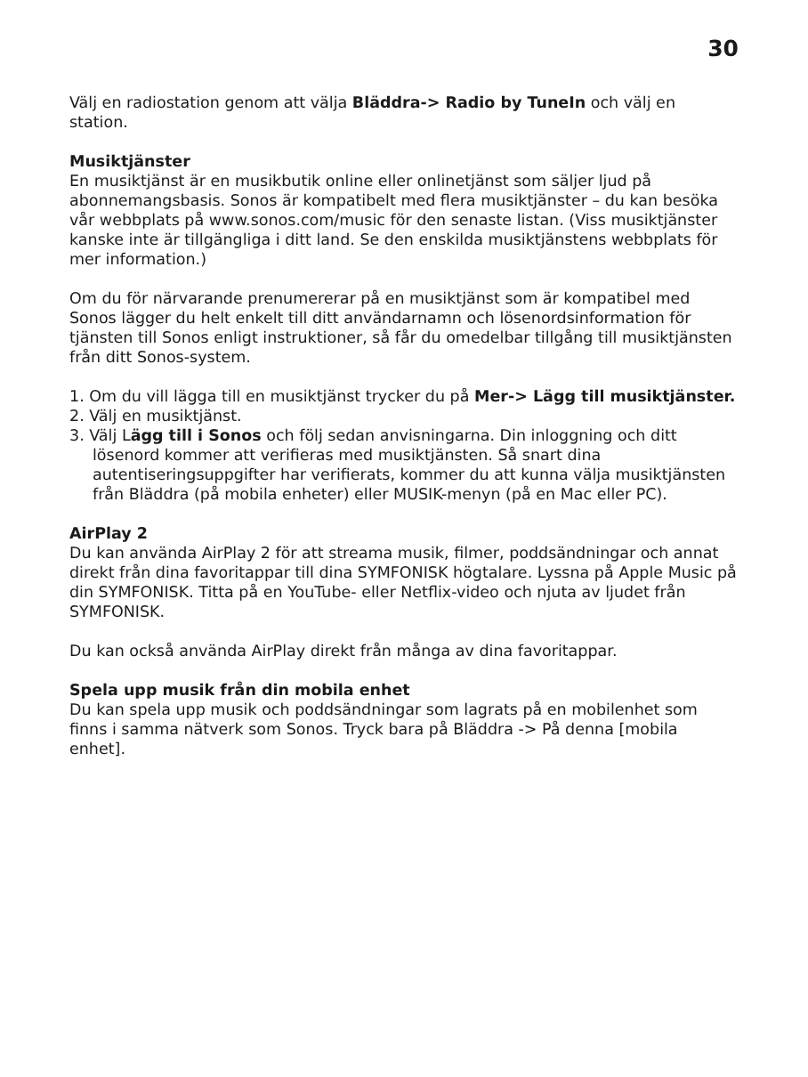30
Välj en radiostation genom att välja Bläddra-> Radio by TuneIn och välj en station.
Musiktjänster
En musiktjänst är en musikbutik online eller onlinetjänst som säljer ljud på abonnemangsbasis. Sonos är kompatibelt med flera musiktjänster – du kan besöka vår webbplats på www.sonos.com/music för den senaste listan. (Viss musiktjänster kanske inte är tillgängliga i ditt land. Se den enskilda musiktjänstens webbplats för mer information.)
Om du för närvarande prenumererar på en musiktjänst som är kompatibel med Sonos lägger du helt enkelt till ditt användarnamn och lösenordsinformation för tjänsten till Sonos enligt instruktioner, så får du omedelbar tillgång till musiktjänsten från ditt Sonos-system.
1. Om du vill lägga till en musiktjänst trycker du på Mer-> Lägg till musiktjänster.
2. Välj en musiktjänst.
3. Välj Lägg till i Sonos och följ sedan anvisningarna. Din inloggning och ditt lösenord kommer att verifieras med musiktjänsten. Så snart dina autentiseringsuppgifter har verifierats, kommer du att kunna välja musiktjänsten från Bläddra (på mobila enheter) eller MUSIK-menyn (på en Mac eller PC).
AirPlay 2
Du kan använda AirPlay 2 för att streama musik, filmer, poddsändningar och annat direkt från dina favoritappar till dina SYMFONISK högtalare. Lyssna på Apple Music på din SYMFONISK. Titta på en YouTube- eller Netflix-video och njuta av ljudet från SYMFONISK.
Du kan också använda AirPlay direkt från många av dina favoritappar.
Spela upp musik från din mobila enhet
Du kan spela upp musik och poddsändningar som lagrats på en mobilenhet som finns i samma nätverk som Sonos. Tryck bara på Bläddra -> På denna [mobila enhet].